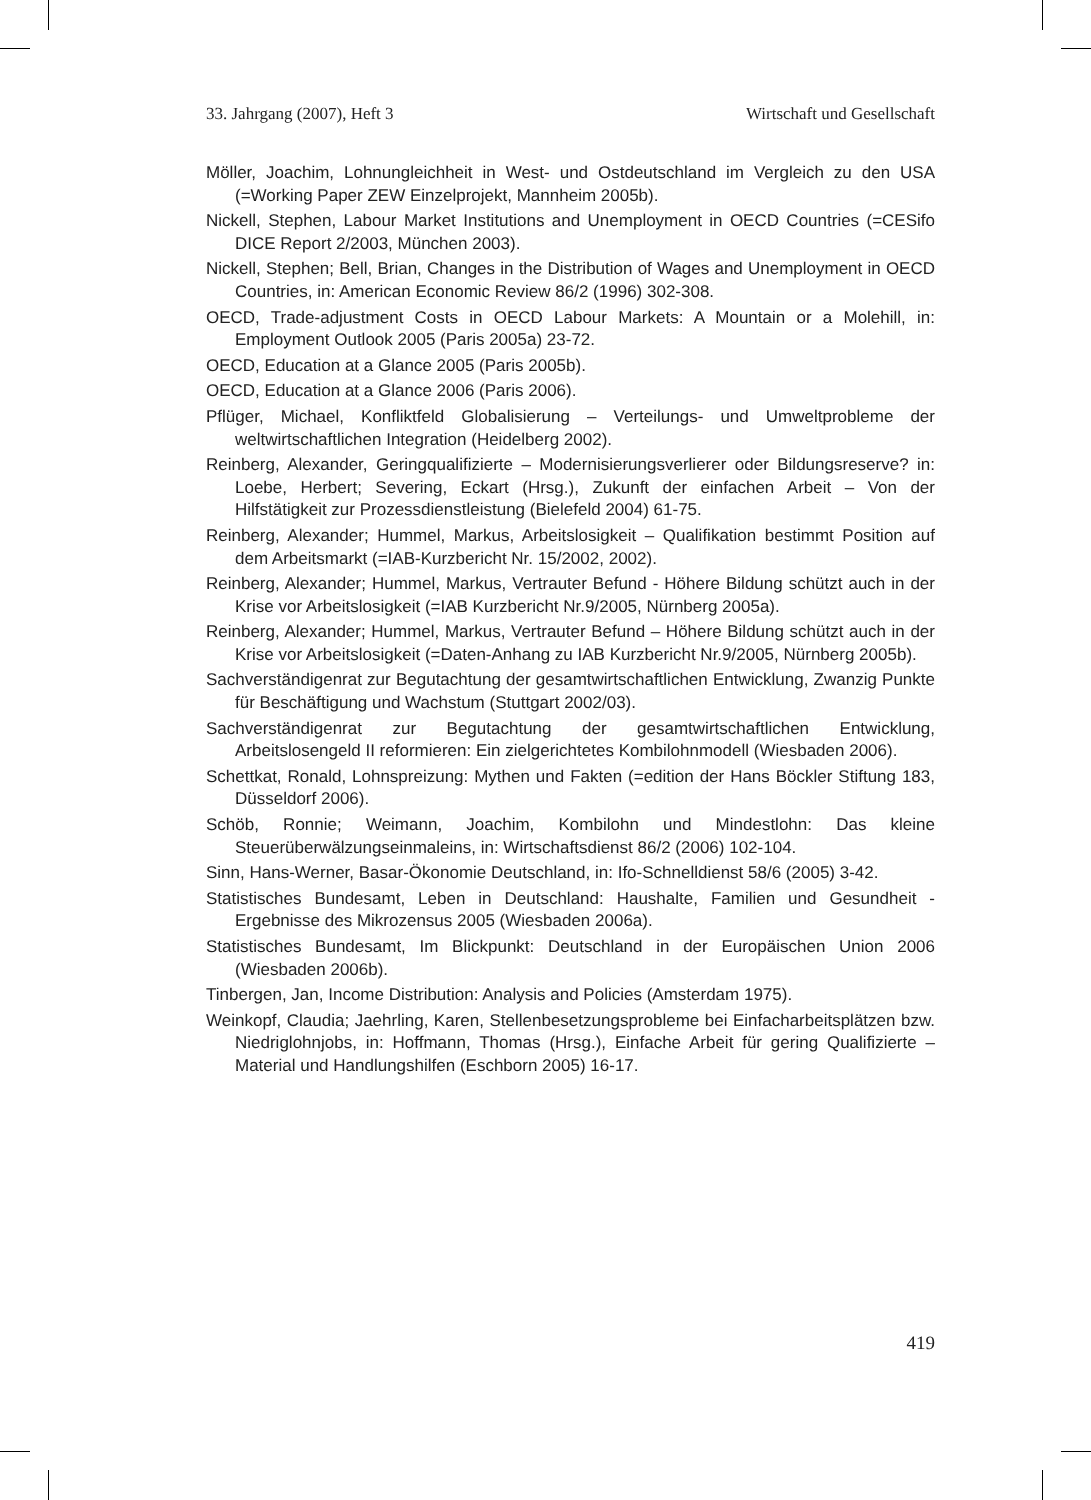33. Jahrgang (2007), Heft 3 Wirtschaft und Gesellschaft
Möller, Joachim, Lohnungleichheit in West- und Ostdeutschland im Vergleich zu den USA (=Working Paper ZEW Einzelprojekt, Mannheim 2005b).
Nickell, Stephen, Labour Market Institutions and Unemployment in OECD Countries (=CESifo DICE Report 2/2003, München 2003).
Nickell, Stephen; Bell, Brian, Changes in the Distribution of Wages and Unemployment in OECD Countries, in: American Economic Review 86/2 (1996) 302-308.
OECD, Trade-adjustment Costs in OECD Labour Markets: A Mountain or a Molehill, in: Employment Outlook 2005 (Paris 2005a) 23-72.
OECD, Education at a Glance 2005 (Paris 2005b).
OECD, Education at a Glance 2006 (Paris 2006).
Pflüger, Michael, Konfliktfeld Globalisierung – Verteilungs- und Umweltprobleme der weltwirtschaftlichen Integration (Heidelberg 2002).
Reinberg, Alexander, Geringqualifizierte – Modernisierungsverlierer oder Bildungsreserve? in: Loebe, Herbert; Severing, Eckart (Hrsg.), Zukunft der einfachen Arbeit – Von der Hilfstätigkeit zur Prozessdienstleistung (Bielefeld 2004) 61-75.
Reinberg, Alexander; Hummel, Markus, Arbeitslosigkeit – Qualifikation bestimmt Position auf dem Arbeitsmarkt (=IAB-Kurzbericht Nr. 15/2002, 2002).
Reinberg, Alexander; Hummel, Markus, Vertrauter Befund - Höhere Bildung schützt auch in der Krise vor Arbeitslosigkeit (=IAB Kurzbericht Nr.9/2005, Nürnberg 2005a).
Reinberg, Alexander; Hummel, Markus, Vertrauter Befund – Höhere Bildung schützt auch in der Krise vor Arbeitslosigkeit (=Daten-Anhang zu IAB Kurzbericht Nr.9/2005, Nürnberg 2005b).
Sachverständigenrat zur Begutachtung der gesamtwirtschaftlichen Entwicklung, Zwanzig Punkte für Beschäftigung und Wachstum (Stuttgart 2002/03).
Sachverständigenrat zur Begutachtung der gesamtwirtschaftlichen Entwicklung, Arbeitslosengeld II reformieren: Ein zielgerichtetes Kombilohnmodell (Wiesbaden 2006).
Schettkat, Ronald, Lohnspreizung: Mythen und Fakten (=edition der Hans Böckler Stiftung 183, Düsseldorf 2006).
Schöb, Ronnie; Weimann, Joachim, Kombilohn und Mindestlohn: Das kleine Steuerüberwälzungseinmaleins, in: Wirtschaftsdienst 86/2 (2006) 102-104.
Sinn, Hans-Werner, Basar-Ökonomie Deutschland, in: Ifo-Schnelldienst 58/6 (2005) 3-42.
Statistisches Bundesamt, Leben in Deutschland: Haushalte, Familien und Gesundheit - Ergebnisse des Mikrozensus 2005 (Wiesbaden 2006a).
Statistisches Bundesamt, Im Blickpunkt: Deutschland in der Europäischen Union 2006 (Wiesbaden 2006b).
Tinbergen, Jan, Income Distribution: Analysis and Policies (Amsterdam 1975).
Weinkopf, Claudia; Jaehrling, Karen, Stellenbesetzungsprobleme bei Einfacharbeitsplätzen bzw. Niedriglohnjobs, in: Hoffmann, Thomas (Hrsg.), Einfache Arbeit für gering Qualifizierte – Material und Handlungshilfen (Eschborn 2005) 16-17.
419